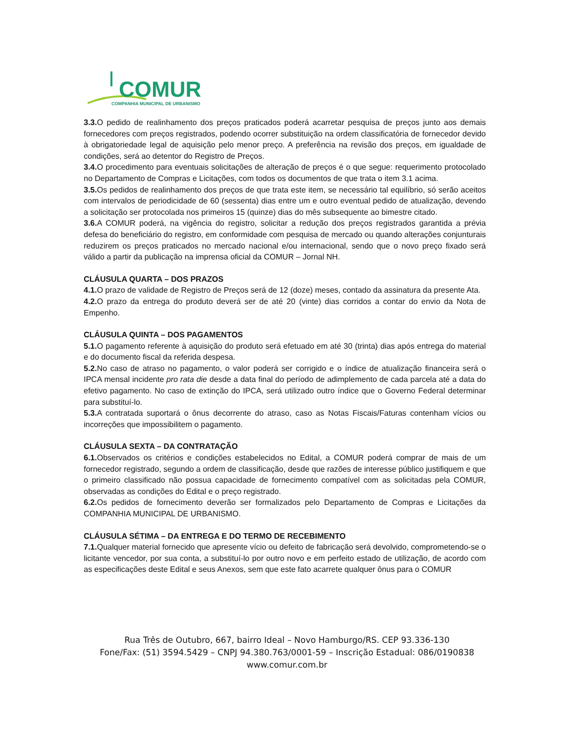COMUR
COMPANHIA MUNICIPAL DE URBANISMO
3.3. O pedido de realinhamento dos preços praticados poderá acarretar pesquisa de preços junto aos demais fornecedores com preços registrados, podendo ocorrer substituição na ordem classificatória de fornecedor devido à obrigatoriedade legal de aquisição pelo menor preço. A preferência na revisão dos preços, em igualdade de condições, será ao detentor do Registro de Preços.
3.4. O procedimento para eventuais solicitações de alteração de preços é o que segue: requerimento protocolado no Departamento de Compras e Licitações, com todos os documentos de que trata o item 3.1 acima.
3.5. Os pedidos de realinhamento dos preços de que trata este item, se necessário tal equilíbrio, só serão aceitos com intervalos de periodicidade de 60 (sessenta) dias entre um e outro eventual pedido de atualização, devendo a solicitação ser protocolada nos primeiros 15 (quinze) dias do mês subsequente ao bimestre citado.
3.6. A COMUR poderá, na vigência do registro, solicitar a redução dos preços registrados garantida a prévia defesa do beneficiário do registro, em conformidade com pesquisa de mercado ou quando alterações conjunturais reduzirem os preços praticados no mercado nacional e/ou internacional, sendo que o novo preço fixado será válido a partir da publicação na imprensa oficial da COMUR – Jornal NH.
CLÁUSULA QUARTA – DOS PRAZOS
4.1. O prazo de validade de Registro de Preços será de 12 (doze) meses, contado da assinatura da presente Ata.
4.2. O prazo da entrega do produto deverá ser de até 20 (vinte) dias corridos a contar do envio da Nota de Empenho.
CLÁUSULA QUINTA – DOS PAGAMENTOS
5.1. O pagamento referente à aquisição do produto será efetuado em até 30 (trinta) dias após entrega do material e do documento fiscal da referida despesa.
5.2. No caso de atraso no pagamento, o valor poderá ser corrigido e o índice de atualização financeira será o IPCA mensal incidente pro rata die desde a data final do período de adimplemento de cada parcela até a data do efetivo pagamento. No caso de extinção do IPCA, será utilizado outro índice que o Governo Federal determinar para substituí-lo.
5.3. A contratada suportará o ônus decorrente do atraso, caso as Notas Fiscais/Faturas contenham vícios ou incorreções que impossibilitem o pagamento.
CLÁUSULA SEXTA – DA CONTRATAÇÃO
6.1. Observados os critérios e condições estabelecidos no Edital, a COMUR poderá comprar de mais de um fornecedor registrado, segundo a ordem de classificação, desde que razões de interesse público justifiquem e que o primeiro classificado não possua capacidade de fornecimento compatível com as solicitadas pela COMUR, observadas as condições do Edital e o preço registrado.
6.2. Os pedidos de fornecimento deverão ser formalizados pelo Departamento de Compras e Licitações da COMPANHIA MUNICIPAL DE URBANISMO.
CLÁUSULA SÉTIMA – DA ENTREGA E DO TERMO DE RECEBIMENTO
7.1. Qualquer material fornecido que apresente vício ou defeito de fabricação será devolvido, comprometendo-se o licitante vencedor, por sua conta, a substituí-lo por outro novo e em perfeito estado de utilização, de acordo com as especificações deste Edital e seus Anexos, sem que este fato acarrete qualquer ônus para o COMUR
Rua Três de Outubro, 667, bairro Ideal – Novo Hamburgo/RS. CEP 93.336-130
Fone/Fax: (51) 3594.5429 – CNPJ 94.380.763/0001-59 – Inscrição Estadual: 086/0190838
www.comur.com.br